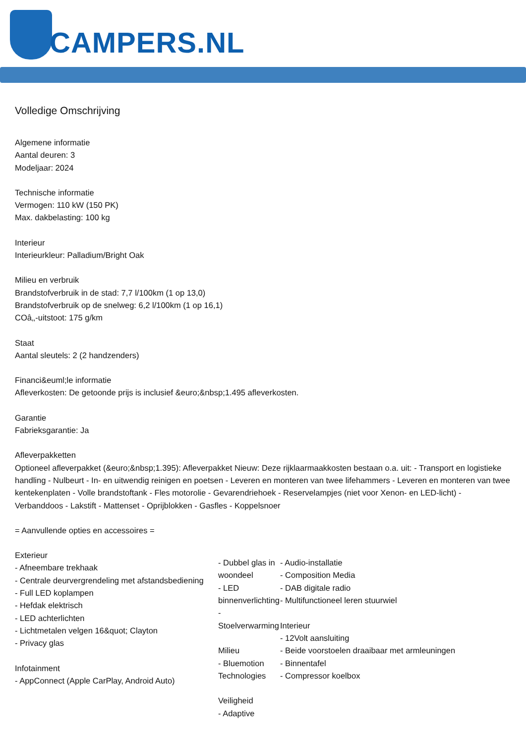CAMPERS.NL
Volledige Omschrijving
Algemene informatie
Aantal deuren: 3
Modeljaar: 2024
Technische informatie
Vermogen: 110 kW (150 PK)
Max. dakbelasting: 100 kg
Interieur
Interieurkleur: Palladium/Bright Oak
Milieu en verbruik
Brandstofverbruik in de stad: 7,7 l/100km (1 op 13,0)
Brandstofverbruik op de snelweg: 6,2 l/100km (1 op 16,1)
COâ‚‚-uitstoot: 175 g/km
Staat
Aantal sleutels: 2 (2 handzenders)
Financi&euml;le informatie
Afleverkosten: De getoonde prijs is inclusief &euro;&nbsp;1.495 afleverkosten.
Garantie
Fabrieksgarantie: Ja
Afleverpakketten
Optioneel afleverpakket (&euro;&nbsp;1.395): Afleverpakket Nieuw: Deze rijklaarmaakkosten bestaan o.a. uit: - Transport en logistieke handling - Nulbeurt - In- en uitwendig reinigen en poetsen - Leveren en monteren van twee lifehammers - Leveren en monteren van twee kentekenplaten - Volle brandstoftank - Fles motorolie - Gevarendriehoek - Reservelampjes (niet voor Xenon- en LED-licht) - Verbanddoos - Lakstift - Mattenset - Oprijblokken - Gasfles - Koppelsnoer
= Aanvullende opties en accessoires =
Exterieur
- Afneembare trekhaak
- Centrale deurvergrendeling met afstandsbediening
- Full LED koplampen
- Hefdak elektrisch
- LED achterlichten
- Lichtmetalen velgen 16&quot; Clayton
- Privacy glas
Infotainment
- AppConnect (Apple CarPlay, Android Auto)
- Dubbel glas in woondeel
- LED binnenverlichting
- Stoelverwarming
Milieu
- Bluemotion Technologies
Veiligheid
- Adaptive
- Audio-installatie
- Composition Media
- DAB digitale radio
- Multifunctioneel leren stuurwiel
Interieur
- 12Volt aansluiting
- Beide voorstoelen draaibaar met armleuningen
- Binnentafel
- Compressor koelbox